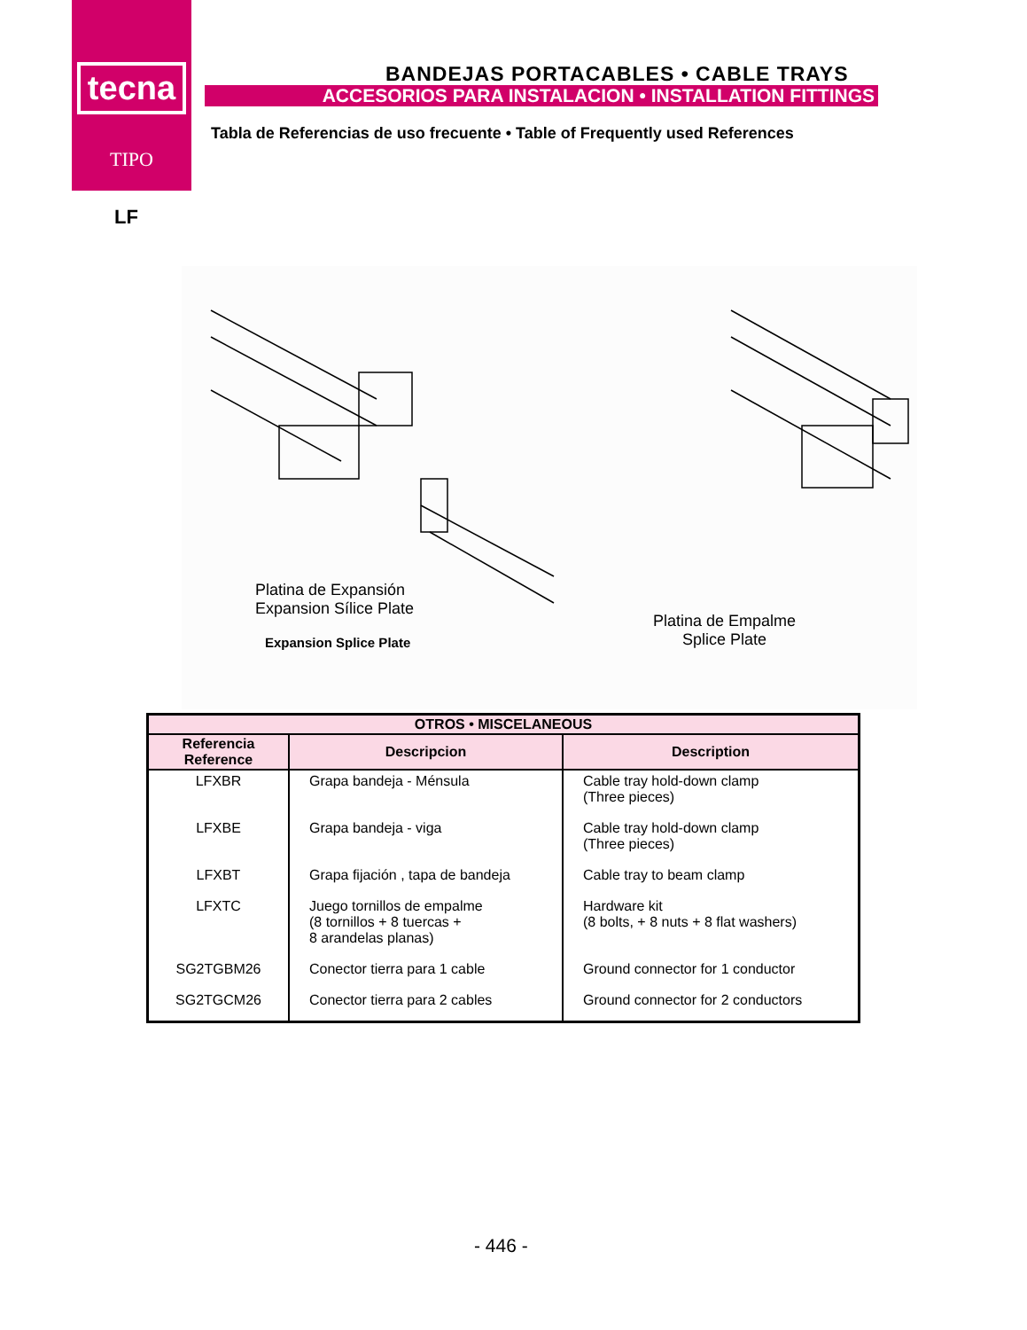tecna
TIPO
BANDEJAS PORTACABLES • CABLE TRAYS
ACCESORIOS PARA INSTALACION • INSTALLATION FITTINGS
Tabla de Referencias de uso frecuente • Table of Frequently used References
LF
Platina de Expansión
Expansion Sílice Plate
Expansion Splice Plate
Platina de Empalme
Splice Plate
| OTROS • MISCELANEOUS | | |
| --- | --- | --- |
| Referencia Reference | Descripcion | Description |
| LFXBR | Grapa bandeja - Ménsula | Cable tray hold-down clamp (Three pieces) |
| LFXBE | Grapa bandeja - viga | Cable tray hold-down clamp (Three pieces) |
| LFXBT | Grapa fijación , tapa de bandeja | Cable tray to beam clamp |
| LFXTC | Juego tornillos de empalme (8 tornillos + 8 tuercas + 8 arandelas planas) | Hardware kit (8 bolts, + 8 nuts + 8 flat washers) |
| SG2TGBM26 | Conector tierra para 1 cable | Ground connector for 1 conductor |
| SG2TGCM26 | Conector tierra para 2 cables | Ground connector for 2 conductors |
- 446 -